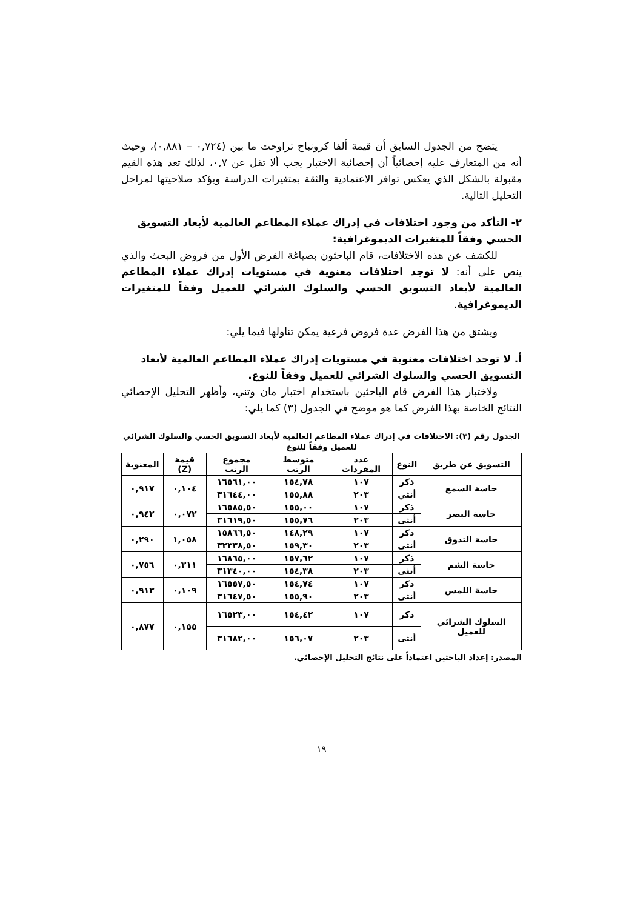يتضح من الجدول السابق أن قيمة ألفا كرونباخ تراوحت ما بين (٠,٧٢٤ – ٠,٨٨١)، وحيث أنه من المتعارف عليه إحصائياً أن إحصائية الاختبار يجب ألا تقل عن ٠,٧، لذلك تعد هذه القيم مقبولة بالشكل الذي يعكس توافر الاعتمادية والثقة بمتغيرات الدراسة ويؤكد صلاحيتها لمراحل التحليل التالية.
٢- التأكد من وجود اختلافات في إدراك عملاء المطاعم العالمية لأبعاد التسويق الحسي وفقاً للمتغيرات الديموغرافية:
للكشف عن هذه الاختلافات، قام الباحثون بصياغة الفرض الأول من فروض البحث والذي ينص على أنه: لا توجد اختلافات معنوية في مستويات إدراك عملاء المطاعم العالمية لأبعاد التسويق الحسي والسلوك الشرائي للعميل وفقاً للمتغيرات الديموغرافية.
ويشتق من هذا الفرض عدة فروض فرعية يمكن تناولها فيما يلي:
أ. لا توجد اختلافات معنوية في مستويات إدراك عملاء المطاعم العالمية لأبعاد التسويق الحسي والسلوك الشرائي للعميل وفقاً للنوع.
ولاختبار هذا الفرض قام الباحثين باستخدام اختبار مان وتني، وأظهر التحليل الإحصائي النتائج الخاصة بهذا الفرض كما هو موضح في الجدول (٣) كما يلي:
الجدول رقم (٣): الاختلافات في إدراك عملاء المطاعم العالمية لأبعاد التسويق الحسي والسلوك الشرائي للعميل وفقاً للنوع
| التسويق عن طريق | النوع | عدد المفردات | متوسط الرتب | مجموع الرتب | قيمة (Z) | المعنوية |
| --- | --- | --- | --- | --- | --- | --- |
| حاسة السمع | ذكر | ١٠٧ | ١٥٤,٧٨ | ١٦٥٦١,٠٠ | ٠,١٠٤ | ٠,٩١٧ |
| | أنثي | ٢٠٣ | ١٥٥,٨٨ | ٣١٦٤٤,٠٠ | | |
| حاسة البصر | ذكر | ١٠٧ | ١٥٥,٠٠ | ١٦٥٨٥,٥٠ | ٠,٠٧٢ | ٠,٩٤٢ |
| | أنثى | ٢٠٣ | ١٥٥,٧٦ | ٣١٦١٩,٥٠ | | |
| حاسة التذوق | ذكر | ١٠٧ | ١٤٨,٢٩ | ١٥٨٦٦,٥٠ | ١,٠٥٨ | ٠,٢٩٠ |
| | أنثى | ٢٠٣ | ١٥٩,٣٠ | ٣٢٣٣٨,٥٠ | | |
| حاسة الشم | ذكر | ١٠٧ | ١٥٧,٦٢ | ١٦٨٦٥,٠٠ | ٠,٣١١ | ٠,٧٥٦ |
| | أنثى | ٢٠٣ | ١٥٤,٣٨ | ٣١٣٤٠,٠٠ | | |
| حاسة اللمس | ذكر | ١٠٧ | ١٥٤,٧٤ | ١٦٥٥٧,٥٠ | ٠,١٠٩ | ٠,٩١٣ |
| | أنثى | ٢٠٣ | ١٥٥,٩٠ | ٣١٦٤٧,٥٠ | | |
| السلوك الشرائي للعميل | ذكر | ١٠٧ | ١٥٤,٤٢ | ١٦٥٢٣,٠٠ | ٠,١٥٥ | ٠,٨٧٧ |
| | أنثى | ٢٠٣ | ١٥٦,٠٧ | ٣١٦٨٢,٠٠ | | |
المصدر: إعداد الباحثين اعتماداً على نتائج التحليل الإحصائي.
١٩